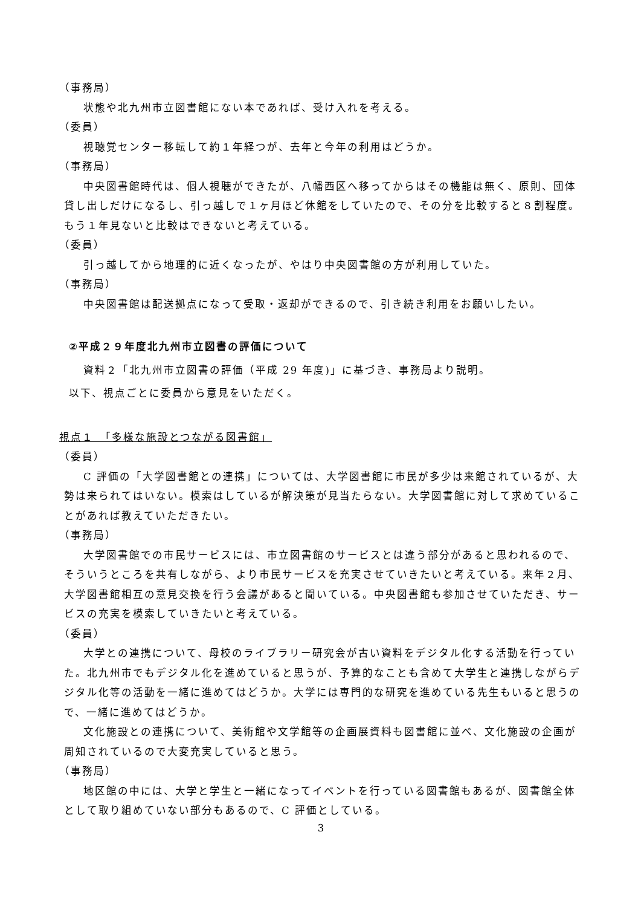（事務局）
状態や北九州市立図書館にない本であれば、受け入れを考える。
（委員）
視聴覚センター移転して約１年経つが、去年と今年の利用はどうか。
（事務局）
中央図書館時代は、個人視聴ができたが、八幡西区へ移ってからはその機能は無く、原則、団体貸し出しだけになるし、引っ越しで１ヶ月ほど休館をしていたので、その分を比較すると８割程度。もう１年見ないと比較はできないと考えている。
（委員）
引っ越してから地理的に近くなったが、やはり中央図書館の方が利用していた。
（事務局）
中央図書館は配送拠点になって受取・返却ができるので、引き続き利用をお願いしたい。
②平成２９年度北九州市立図書の評価について
資料２「北九州市立図書の評価（平成 29 年度)」に基づき、事務局より説明。
以下、視点ごとに委員から意見をいただく。
視点１　「多様な施設とつながる図書館」
（委員）
C 評価の「大学図書館との連携」については、大学図書館に市民が多少は来館されているが、大勢は来られてはいない。模索はしているが解決策が見当たらない。大学図書館に対して求めていることがあれば教えていただきたい。
（事務局）
大学図書館での市民サービスには、市立図書館のサービスとは違う部分があると思われるので、そういうところを共有しながら、より市民サービスを充実させていきたいと考えている。来年２月、大学図書館相互の意見交換を行う会議があると聞いている。中央図書館も参加させていただき、サービスの充実を模索していきたいと考えている。
（委員）
大学との連携について、母校のライブラリー研究会が古い資料をデジタル化する活動を行っていた。北九州市でもデジタル化を進めていると思うが、予算的なことも含めて大学生と連携しながらデジタル化等の活動を一緒に進めてはどうか。大学には専門的な研究を進めている先生もいると思うので、一緒に進めてはどうか。
文化施設との連携について、美術館や文学館等の企画展資料も図書館に並べ、文化施設の企画が周知されているので大変充実していると思う。
（事務局）
地区館の中には、大学と学生と一緒になってイベントを行っている図書館もあるが、図書館全体として取り組めていない部分もあるので、C 評価としている。
3